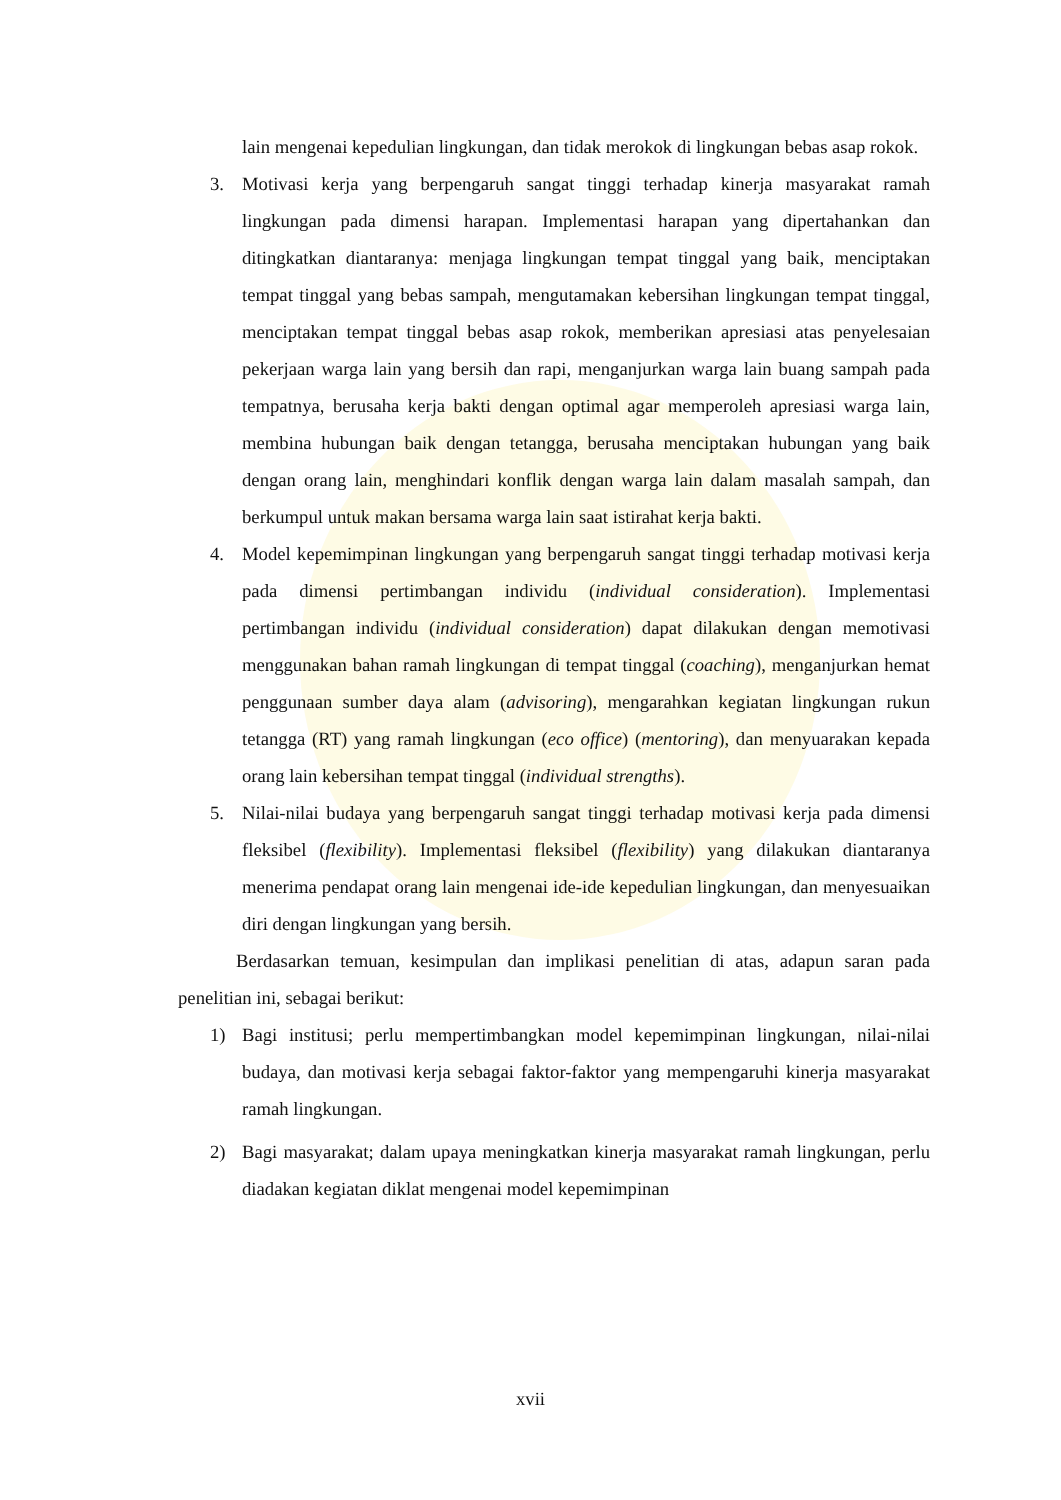lain mengenai kepedulian lingkungan, dan tidak merokok di lingkungan bebas asap rokok.
3. Motivasi kerja yang berpengaruh sangat tinggi terhadap kinerja masyarakat ramah lingkungan pada dimensi harapan. Implementasi harapan yang dipertahankan dan ditingkatkan diantaranya: menjaga lingkungan tempat tinggal yang baik, menciptakan tempat tinggal yang bebas sampah, mengutamakan kebersihan lingkungan tempat tinggal, menciptakan tempat tinggal bebas asap rokok, memberikan apresiasi atas penyelesaian pekerjaan warga lain yang bersih dan rapi, menganjurkan warga lain buang sampah pada tempatnya, berusaha kerja bakti dengan optimal agar memperoleh apresiasi warga lain, membina hubungan baik dengan tetangga, berusaha menciptakan hubungan yang baik dengan orang lain, menghindari konflik dengan warga lain dalam masalah sampah, dan berkumpul untuk makan bersama warga lain saat istirahat kerja bakti.
4. Model kepemimpinan lingkungan yang berpengaruh sangat tinggi terhadap motivasi kerja pada dimensi pertimbangan individu (individual consideration). Implementasi pertimbangan individu (individual consideration) dapat dilakukan dengan memotivasi menggunakan bahan ramah lingkungan di tempat tinggal (coaching), menganjurkan hemat penggunaan sumber daya alam (advisoring), mengarahkan kegiatan lingkungan rukun tetangga (RT) yang ramah lingkungan (eco office) (mentoring), dan menyuarakan kepada orang lain kebersihan tempat tinggal (individual strengths).
5. Nilai-nilai budaya yang berpengaruh sangat tinggi terhadap motivasi kerja pada dimensi fleksibel (flexibility). Implementasi fleksibel (flexibility) yang dilakukan diantaranya menerima pendapat orang lain mengenai ide-ide kepedulian lingkungan, dan menyesuaikan diri dengan lingkungan yang bersih.
Berdasarkan temuan, kesimpulan dan implikasi penelitian di atas, adapun saran pada penelitian ini, sebagai berikut:
1) Bagi institusi; perlu mempertimbangkan model kepemimpinan lingkungan, nilai-nilai budaya, dan motivasi kerja sebagai faktor-faktor yang mempengaruhi kinerja masyarakat ramah lingkungan.
2) Bagi masyarakat; dalam upaya meningkatkan kinerja masyarakat ramah lingkungan, perlu diadakan kegiatan diklat mengenai model kepemimpinan
xvii